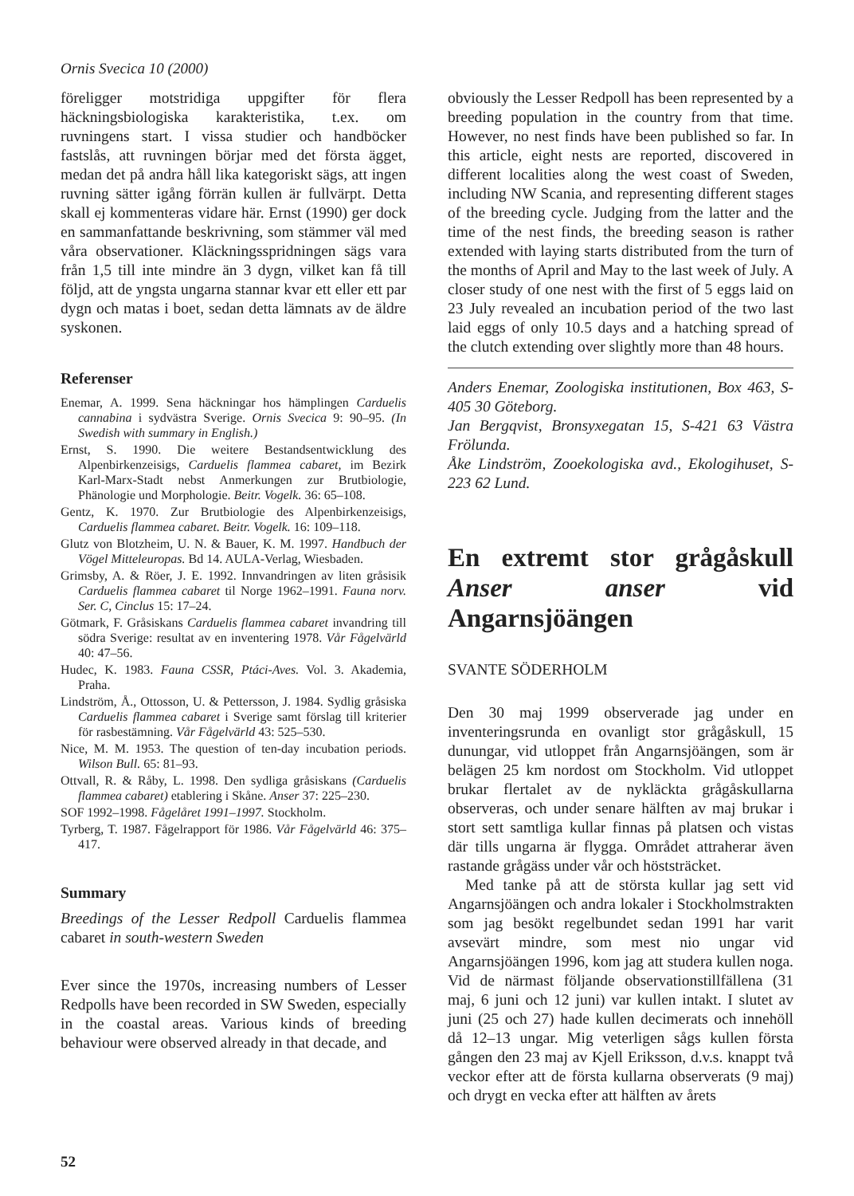Ornis Svecica 10 (2000)
föreligger motstridiga uppgifter för flera häckningsbiologiska karakteristika, t.ex. om ruvningens start. I vissa studier och handböcker fastslås, att ruvningen börjar med det första ägget, medan det på andra håll lika kategoriskt sägs, att ingen ruvning sätter igång förrän kullen är fullvärpt. Detta skall ej kommenteras vidare här. Ernst (1990) ger dock en sammanfattande beskrivning, som stämmer väl med våra observationer. Kläckningsspridningen sägs vara från 1,5 till inte mindre än 3 dygn, vilket kan få till följd, att de yngsta ungarna stannar kvar ett eller ett par dygn och matas i boet, sedan detta lämnats av de äldre syskonen.
Referenser
Enemar, A. 1999. Sena häckningar hos hämplingen Carduelis cannabina i sydvästra Sverige. Ornis Svecica 9: 90–95. (In Swedish with summary in English.)
Ernst, S. 1990. Die weitere Bestandsentwicklung des Alpenbirkenzeisigs, Carduelis flammea cabaret, im Bezirk Karl-Marx-Stadt nebst Anmerkungen zur Brutbiologie, Phänologie und Morphologie. Beitr. Vogelk. 36: 65–108.
Gentz, K. 1970. Zur Brutbiologie des Alpenbirkenzeisigs, Carduelis flammea cabaret. Beitr. Vogelk. 16: 109–118.
Glutz von Blotzheim, U. N. & Bauer, K. M. 1997. Handbuch der Vögel Mitteleuropas. Bd 14. AULA-Verlag, Wiesbaden.
Grimsby, A. & Röer, J. E. 1992. Innvandringen av liten gråsisik Carduelis flammea cabaret til Norge 1962–1991. Fauna norv. Ser. C, Cinclus 15: 17–24.
Götmark, F. Gråsiskans Carduelis flammea cabaret invandring till södra Sverige: resultat av en inventering 1978. Vår Fågelvärld 40: 47–56.
Hudec, K. 1983. Fauna CSSR, Ptáci-Aves. Vol. 3. Akademia, Praha.
Lindström, Å., Ottosson, U. & Pettersson, J. 1984. Sydlig gråsiska Carduelis flammea cabaret i Sverige samt förslag till kriterier för rasbestämning. Vår Fågelvärld 43: 525–530.
Nice, M. M. 1953. The question of ten-day incubation periods. Wilson Bull. 65: 81–93.
Ottvall, R. & Råby, L. 1998. Den sydliga gråsiskans (Carduelis flammea cabaret) etablering i Skåne. Anser 37: 225–230.
SOF 1992–1998. Fågelåret 1991–1997. Stockholm.
Tyrberg, T. 1987. Fågelrapport för 1986. Vår Fågelvärld 46: 375–417.
Summary
Breedings of the Lesser Redpoll Carduelis flammea cabaret in south-western Sweden
Ever since the 1970s, increasing numbers of Lesser Redpolls have been recorded in SW Sweden, especially in the coastal areas. Various kinds of breeding behaviour were observed already in that decade, and
obviously the Lesser Redpoll has been represented by a breeding population in the country from that time. However, no nest finds have been published so far. In this article, eight nests are reported, discovered in different localities along the west coast of Sweden, including NW Scania, and representing different stages of the breeding cycle. Judging from the latter and the time of the nest finds, the breeding season is rather extended with laying starts distributed from the turn of the months of April and May to the last week of July. A closer study of one nest with the first of 5 eggs laid on 23 July revealed an incubation period of the two last laid eggs of only 10.5 days and a hatching spread of the clutch extending over slightly more than 48 hours.
Anders Enemar, Zoologiska institutionen, Box 463, S-405 30 Göteborg.
Jan Bergqvist, Bronsyxegatan 15, S-421 63 Västra Frölunda.
Åke Lindström, Zooekologiska avd., Ekologihuset, S-223 62 Lund.
En extremt stor grågåskull Anser anser vid Angarnsjöängen
SVANTE SÖDERHOLM
Den 30 maj 1999 observerade jag under en inventeringsrunda en ovanligt stor grågåskull, 15 dunungar, vid utloppet från Angarnsjöängen, som är belägen 25 km nordost om Stockholm. Vid utloppet brukar flertalet av de nykläckta grågåskullarna observeras, och under senare hälften av maj brukar i stort sett samtliga kullar finnas på platsen och vistas där tills ungarna är flygga. Området attraherar även rastande grågäss under vår och höststräcket.
Med tanke på att de största kullar jag sett vid Angarnsjöängen och andra lokaler i Stockholmstrakten som jag besökt regelbundet sedan 1991 har varit avsevärt mindre, som mest nio ungar vid Angarnsjöängen 1996, kom jag att studera kullen noga. Vid de närmast följande observationstillfällena (31 maj, 6 juni och 12 juni) var kullen intakt. I slutet av juni (25 och 27) hade kullen decimerats och innehöll då 12–13 ungar. Mig veterligen sågs kullen första gången den 23 maj av Kjell Eriksson, d.v.s. knappt två veckor efter att de första kullarna observerats (9 maj) och drygt en vecka efter att hälften av årets
52